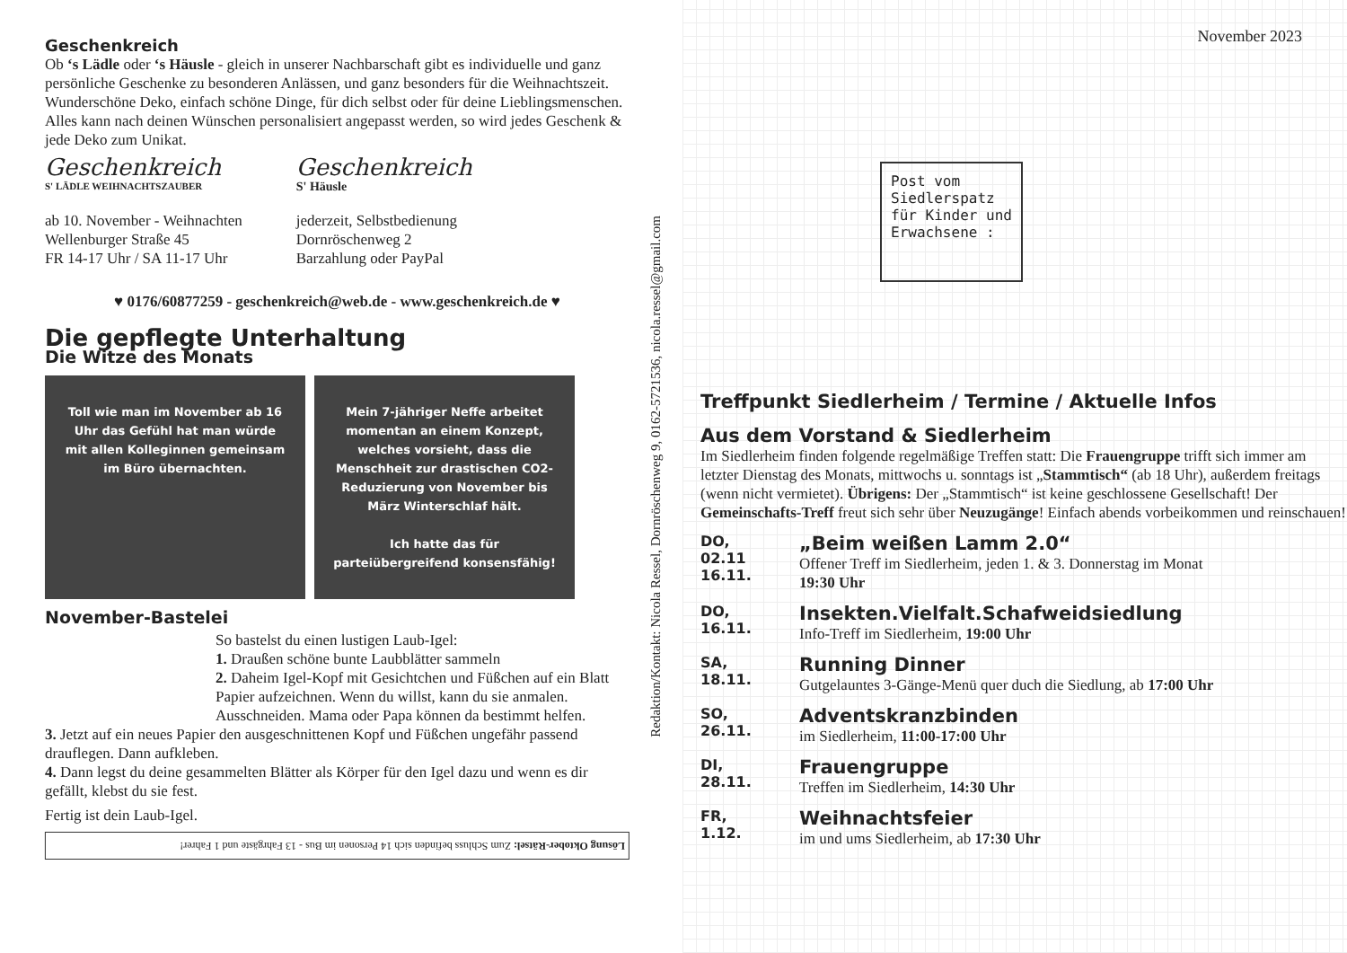Geschenkreich
Ob ‘s Lädle oder ‘s Häusle - gleich in unserer Nachbarschaft gibt es individuelle und ganz persönliche Geschenke zu besonderen Anlässen, und ganz besonders für die Weihnachtszeit. Wunderschöne Deko, einfach schöne Dinge, für dich selbst oder für deine Lieblingsmenschen. Alles kann nach deinen Wünschen personalisiert angepasst werden, so wird jedes Geschenk & jede Deko zum Unikat.
Geschenkreich
S' LÄDLE WEIHNACHTSZAUBER
ab 10. November - Weihnachten
Wellenburger Straße 45
FR 14-17 Uhr / SA 11-17 Uhr
Geschenkreich
S' Häusle
jederzeit, Selbstbedienung
Dornröschenweg 2
Barzahlung oder PayPal
♥ 0176/60877259 - geschenkreich@web.de - www.geschenkreich.de ♥
Die gepflegte Unterhaltung
Die Witze des Monats
Toll wie man im November ab 16 Uhr das Gefühl hat man würde mit allen Kolleginnen gemeinsam im Büro übernachten.
Mein 7-jähriger Neffe arbeitet momentan an einem Konzept, welches vorsieht, dass die Menschheit zur drastischen CO2-Reduzierung von November bis März Winterschlaf hält.
Ich hatte das für parteiübergreifend konsensfähig!
November-Bastelei
So bastelst du einen lustigen Laub-Igel:
1. Draußen schöne bunte Laubblätter sammeln
2. Daheim Igel-Kopf mit Gesichtchen und Füßchen auf ein Blatt Papier aufzeichnen. Wenn du willst, kann du sie anmalen. Ausschneiden. Mama oder Papa können da bestimmt helfen.
3. Jetzt auf ein neues Papier den ausgeschnittenen Kopf und Füßchen ungefähr passend drauflegen. Dann aufkleben.
4. Dann legst du deine gesammelten Blätter als Körper für den Igel dazu und wenn es dir gefällt, klebst du sie fest.
Fertig ist dein Laub-Igel.
Lösung Oktober-Rätsel: Zum Schluss befinden sich 14 Personen im Bus - 13 Fahrgäste und 1 Fahrer!
Redaktion/Kontakt: Nicola Ressel, Dornröschenweg 9, 0162-5721536, nicola.ressel@gmail.com
Post vom
Siedlerspatz
für Kinder und
Erwachsene :
November 2023
Treffpunkt Siedlerheim / Termine / Aktuelle Infos
Aus dem Vorstand & Siedlerheim
Im Siedlerheim finden folgende regelmäßige Treffen statt: Die Frauengruppe trifft sich immer am letzter Dienstag des Monats, mittwochs u. sonntags ist „Stammtisch“ (ab 18 Uhr), außerdem freitags (wenn nicht vermietet). Übrigens: Der „Stammtisch“ ist keine geschlossene Gesellschaft! Der Gemeinschafts-Treff freut sich sehr über Neuzugänge! Einfach abends vorbeikommen und reinschauen!
DO,
02.11
16.11.
„Beim weißen Lamm 2.0“
Offener Treff im Siedlerheim, jeden 1. & 3. Donnerstag im Monat
19:30 Uhr
DO,
16.11.
Insekten.Vielfalt.Schafweidsiedlung
Info-Treff im Siedlerheim, 19:00 Uhr
SA,
18.11.
Running Dinner
Gutgelauntes 3-Gänge-Menü quer duch die Siedlung, ab 17:00 Uhr
SO,
26.11.
Adventskranzbinden
im Siedlerheim, 11:00-17:00 Uhr
DI,
28.11.
Frauengruppe
Treffen im Siedlerheim, 14:30 Uhr
FR,
1.12.
Weihnachtsfeier
im und ums Siedlerheim, ab 17:30 Uhr